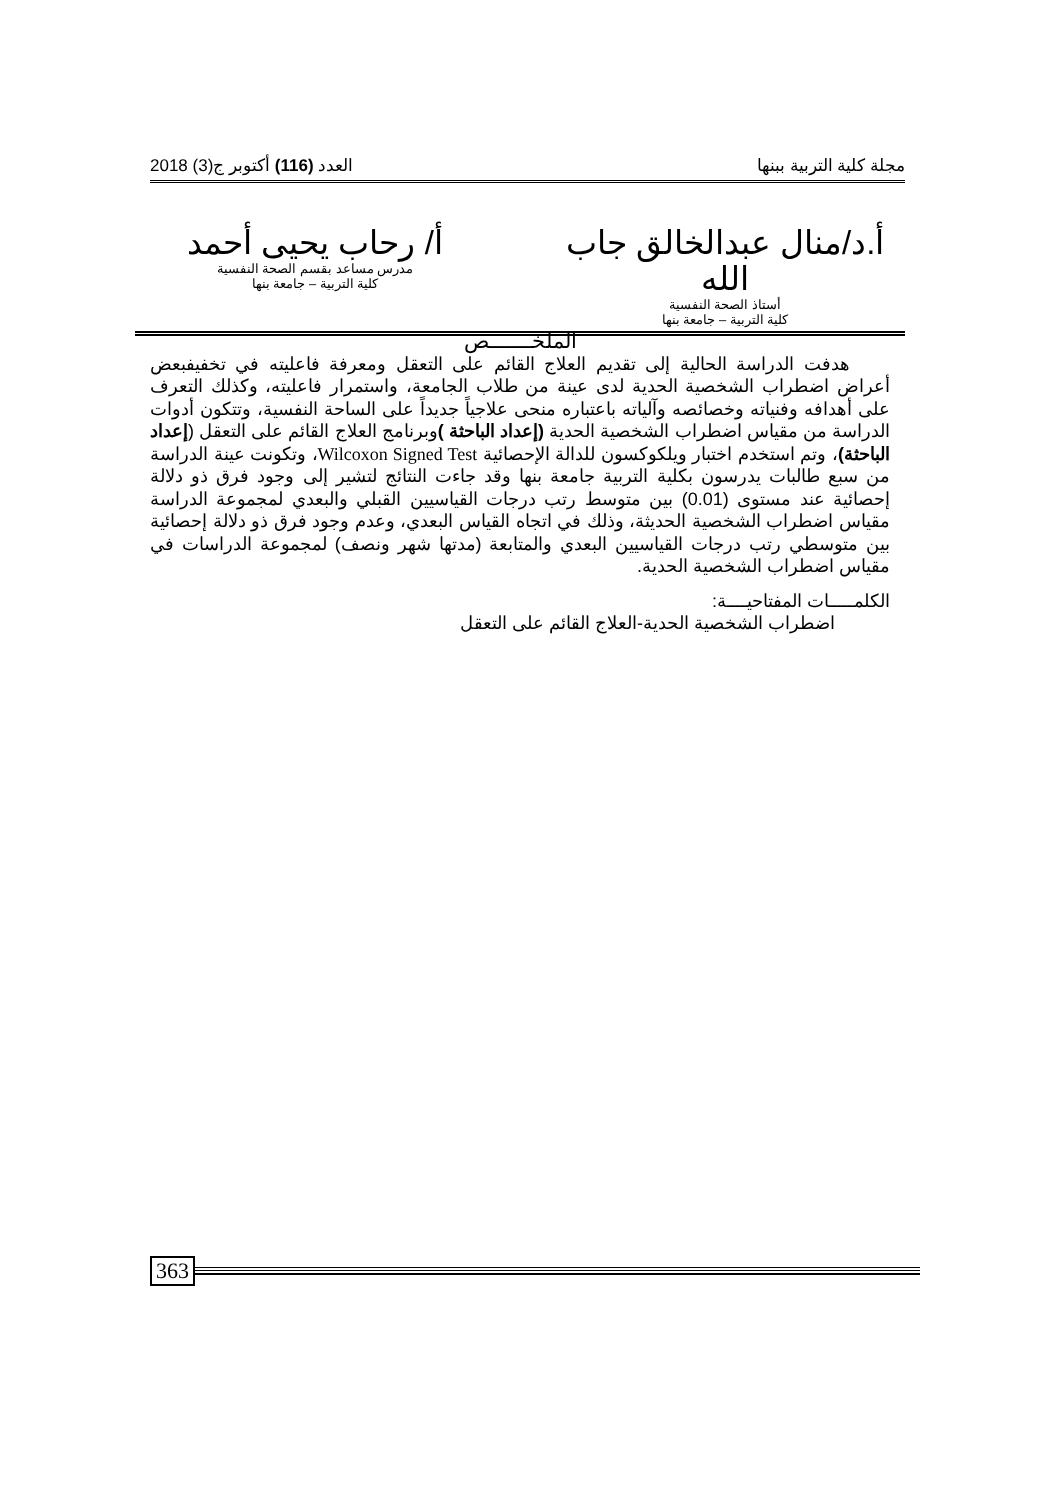مجلة كلية التربية ببنها العدد (116) أكتوبر ج(3) 2018
أ.د/منال عبدالخالق جاب الله
أستاذ الصحة النفسية
كلية التربية – جامعة بنها
أ/ رحاب يحيى أحمد
مدرس مساعد بقسم الصحة النفسية
كلية التربية – جامعة بنها
الملخـــــــص
هدفت الدراسة الحالية إلى تقديم العلاج القائم على التعقل ومعرفة فاعليته في تخفيفبعض أعراض اضطراب الشخصية الحدية لدى عينة من طلاب الجامعة، واستمرار فاعليته، وكذلك التعرف على أهدافه وفنياته وخصائصه وآلياته باعتباره منحى علاجياً جديداً على الساحة النفسية، وتتكون أدوات الدراسة من مقياس اضطراب الشخصية الحدية (إعداد الباحثة ) وبرنامج العلاج القائم على التعقل (إعداد الباحثة)، وتم استخدم اختبار ويلكوكسون للدالة الإحصائية Wilcoxon Signed Test، وتكونت عينة الدراسة من سبع طالبات يدرسون بكلية التربية جامعة بنها وقد جاءت النتائج لتشير إلى وجود فرق ذو دلالة إحصائية عند مستوى (0.01) بين متوسط رتب درجات القياسيين القبلي والبعدي لمجموعة الدراسة مقياس اضطراب الشخصية الحديثة، وذلك في اتجاه القياس البعدي، وعدم وجود فرق ذو دلالة إحصائية بين متوسطي رتب درجات القياسيين البعدي والمتابعة (مدتها شهر ونصف) لمجموعة الدراسات في مقياس اضطراب الشخصية الحدية.
الكلمـــــات المفتاحيــــة:
اضطراب الشخصية الحدية-العلاج القائم على التعقل
363